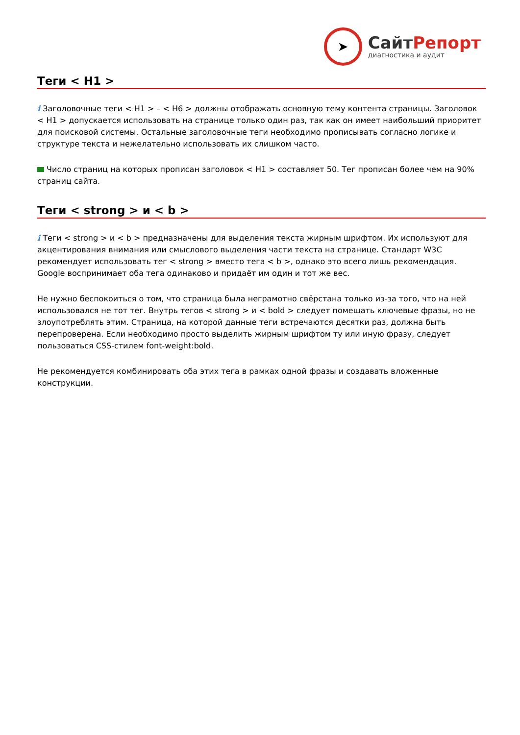➤
СайтРепорт
диагностика и аудит
Теги < H1 >
i Заголовочные теги < H1 > – < H6 > должны отображать основную тему контента страницы. Заголовок < H1 > допускается использовать на странице только один раз, так как он имеет наибольший приоритет для поисковой системы. Остальные заголовочные теги необходимо прописывать согласно логике и структуре текста и нежелательно использовать их слишком часто.
Число страниц на которых прописан заголовок < H1 > составляет 50. Тег прописан более чем на 90% страниц сайта.
Теги < strong > и < b >
i Теги < strong > и < b > предназначены для выделения текста жирным шрифтом. Их используют для акцентирования внимания или смыслового выделения части текста на странице. Стандарт W3C рекомендует использовать тег < strong > вместо тега < b >, однако это всего лишь рекомендация. Google воспринимает оба тега одинаково и придаёт им один и тот же вес.
Не нужно беспокоиться о том, что страница была неграмотно свёрстана только из-за того, что на ней использовался не тот тег. Внутрь тегов < strong > и < bold > следует помещать ключевые фразы, но не злоупотреблять этим. Страница, на которой данные теги встречаются десятки раз, должна быть перепроверена. Если необходимо просто выделить жирным шрифтом ту или иную фразу, следует пользоваться CSS-стилем font-weight:bold.
Не рекомендуется комбинировать оба этих тега в рамках одной фразы и создавать вложенные конструкции.